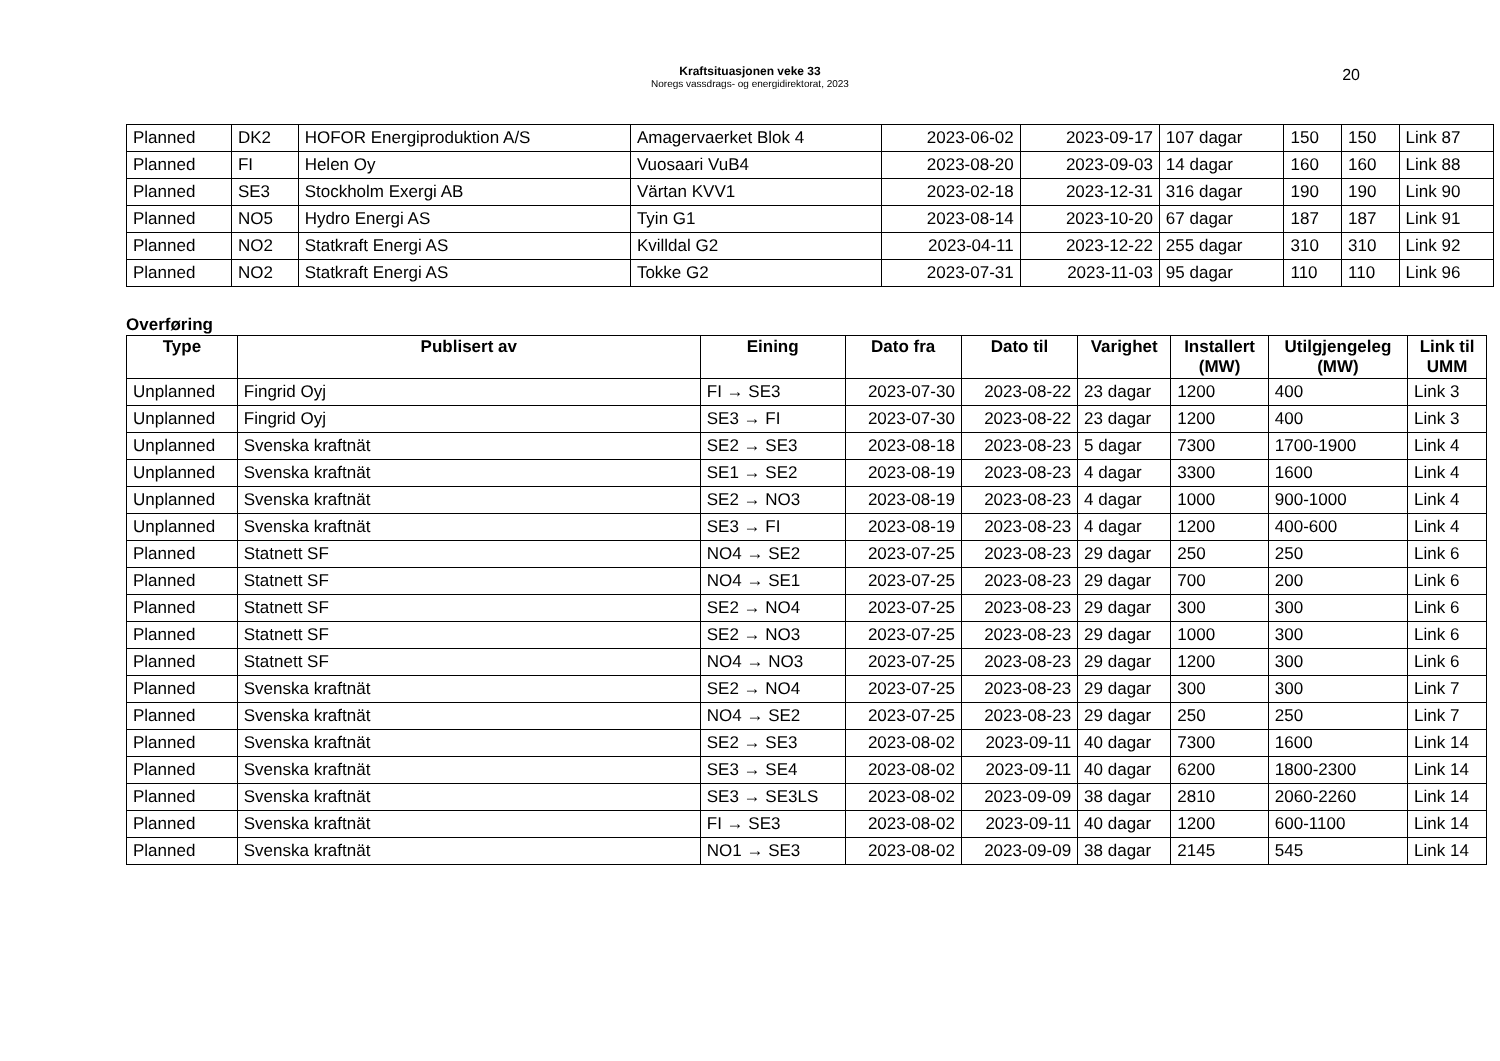Kraftsituasjonen veke 33
Noregs vassdrags- og energidirektorat, 2023
20
| Planned | DK2 | HOFOR Energiproduktion A/S | Amagervaerket Blok 4 | 2023-06-02 | 2023-09-17 | 107 dagar | 150 | 150 | Link 87 |
| Planned | FI | Helen Oy | Vuosaari VuB4 | 2023-08-20 | 2023-09-03 | 14 dagar | 160 | 160 | Link 88 |
| Planned | SE3 | Stockholm Exergi AB | Värtan KVV1 | 2023-02-18 | 2023-12-31 | 316 dagar | 190 | 190 | Link 90 |
| Planned | NO5 | Hydro Energi AS | Tyin G1 | 2023-08-14 | 2023-10-20 | 67 dagar | 187 | 187 | Link 91 |
| Planned | NO2 | Statkraft Energi AS | Kvilldal G2 | 2023-04-11 | 2023-12-22 | 255 dagar | 310 | 310 | Link 92 |
| Planned | NO2 | Statkraft Energi AS | Tokke G2 | 2023-07-31 | 2023-11-03 | 95 dagar | 110 | 110 | Link 96 |
Overføring
| Type | Publisert av | Eining | Dato fra | Dato til | Varighet | Installert (MW) | Utilgjengeleg (MW) | Link til UMM |
| --- | --- | --- | --- | --- | --- | --- | --- | --- |
| Unplanned | Fingrid Oyj | FI → SE3 | 2023-07-30 | 2023-08-22 | 23 dagar | 1200 | 400 | Link 3 |
| Unplanned | Fingrid Oyj | SE3 → FI | 2023-07-30 | 2023-08-22 | 23 dagar | 1200 | 400 | Link 3 |
| Unplanned | Svenska kraftnät | SE2 → SE3 | 2023-08-18 | 2023-08-23 | 5 dagar | 7300 | 1700-1900 | Link 4 |
| Unplanned | Svenska kraftnät | SE1 → SE2 | 2023-08-19 | 2023-08-23 | 4 dagar | 3300 | 1600 | Link 4 |
| Unplanned | Svenska kraftnät | SE2 → NO3 | 2023-08-19 | 2023-08-23 | 4 dagar | 1000 | 900-1000 | Link 4 |
| Unplanned | Svenska kraftnät | SE3 → FI | 2023-08-19 | 2023-08-23 | 4 dagar | 1200 | 400-600 | Link 4 |
| Planned | Statnett SF | NO4 → SE2 | 2023-07-25 | 2023-08-23 | 29 dagar | 250 | 250 | Link 6 |
| Planned | Statnett SF | NO4 → SE1 | 2023-07-25 | 2023-08-23 | 29 dagar | 700 | 200 | Link 6 |
| Planned | Statnett SF | SE2 → NO4 | 2023-07-25 | 2023-08-23 | 29 dagar | 300 | 300 | Link 6 |
| Planned | Statnett SF | SE2 → NO3 | 2023-07-25 | 2023-08-23 | 29 dagar | 1000 | 300 | Link 6 |
| Planned | Statnett SF | NO4 → NO3 | 2023-07-25 | 2023-08-23 | 29 dagar | 1200 | 300 | Link 6 |
| Planned | Svenska kraftnät | SE2 → NO4 | 2023-07-25 | 2023-08-23 | 29 dagar | 300 | 300 | Link 7 |
| Planned | Svenska kraftnät | NO4 → SE2 | 2023-07-25 | 2023-08-23 | 29 dagar | 250 | 250 | Link 7 |
| Planned | Svenska kraftnät | SE2 → SE3 | 2023-08-02 | 2023-09-11 | 40 dagar | 7300 | 1600 | Link 14 |
| Planned | Svenska kraftnät | SE3 → SE4 | 2023-08-02 | 2023-09-11 | 40 dagar | 6200 | 1800-2300 | Link 14 |
| Planned | Svenska kraftnät | SE3 → SE3LS | 2023-08-02 | 2023-09-09 | 38 dagar | 2810 | 2060-2260 | Link 14 |
| Planned | Svenska kraftnät | FI → SE3 | 2023-08-02 | 2023-09-11 | 40 dagar | 1200 | 600-1100 | Link 14 |
| Planned | Svenska kraftnät | NO1 → SE3 | 2023-08-02 | 2023-09-09 | 38 dagar | 2145 | 545 | Link 14 |